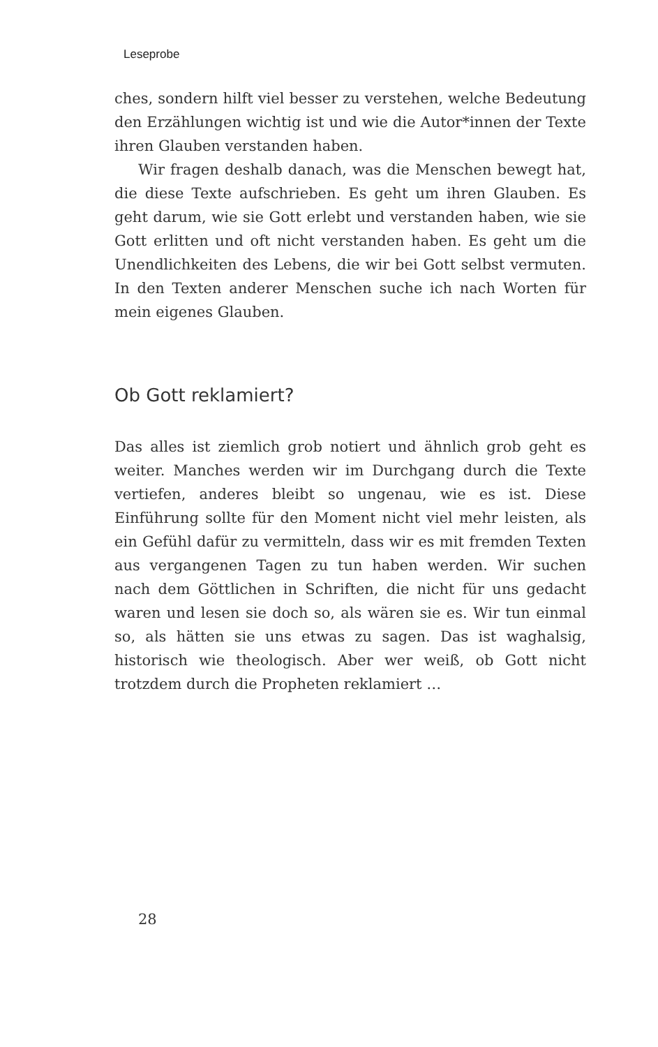Leseprobe
ches, sondern hilft viel besser zu verstehen, welche Bedeutung den Erzählungen wichtig ist und wie die Autor*innen der Texte ihren Glauben verstanden haben.
Wir fragen deshalb danach, was die Menschen bewegt hat, die diese Texte aufschrieben. Es geht um ihren Glauben. Es geht darum, wie sie Gott erlebt und verstanden haben, wie sie Gott erlitten und oft nicht verstanden haben. Es geht um die Unendlichkeiten des Lebens, die wir bei Gott selbst vermuten. In den Texten anderer Menschen suche ich nach Worten für mein eigenes Glauben.
Ob Gott reklamiert?
Das alles ist ziemlich grob notiert und ähnlich grob geht es weiter. Manches werden wir im Durchgang durch die Texte vertiefen, anderes bleibt so ungenau, wie es ist. Diese Einführung sollte für den Moment nicht viel mehr leisten, als ein Gefühl dafür zu vermitteln, dass wir es mit fremden Texten aus vergangenen Tagen zu tun haben werden. Wir suchen nach dem Göttlichen in Schriften, die nicht für uns gedacht waren und lesen sie doch so, als wären sie es. Wir tun einmal so, als hätten sie uns etwas zu sagen. Das ist waghalsig, historisch wie theologisch. Aber wer weiß, ob Gott nicht trotzdem durch die Propheten reklamiert …
28